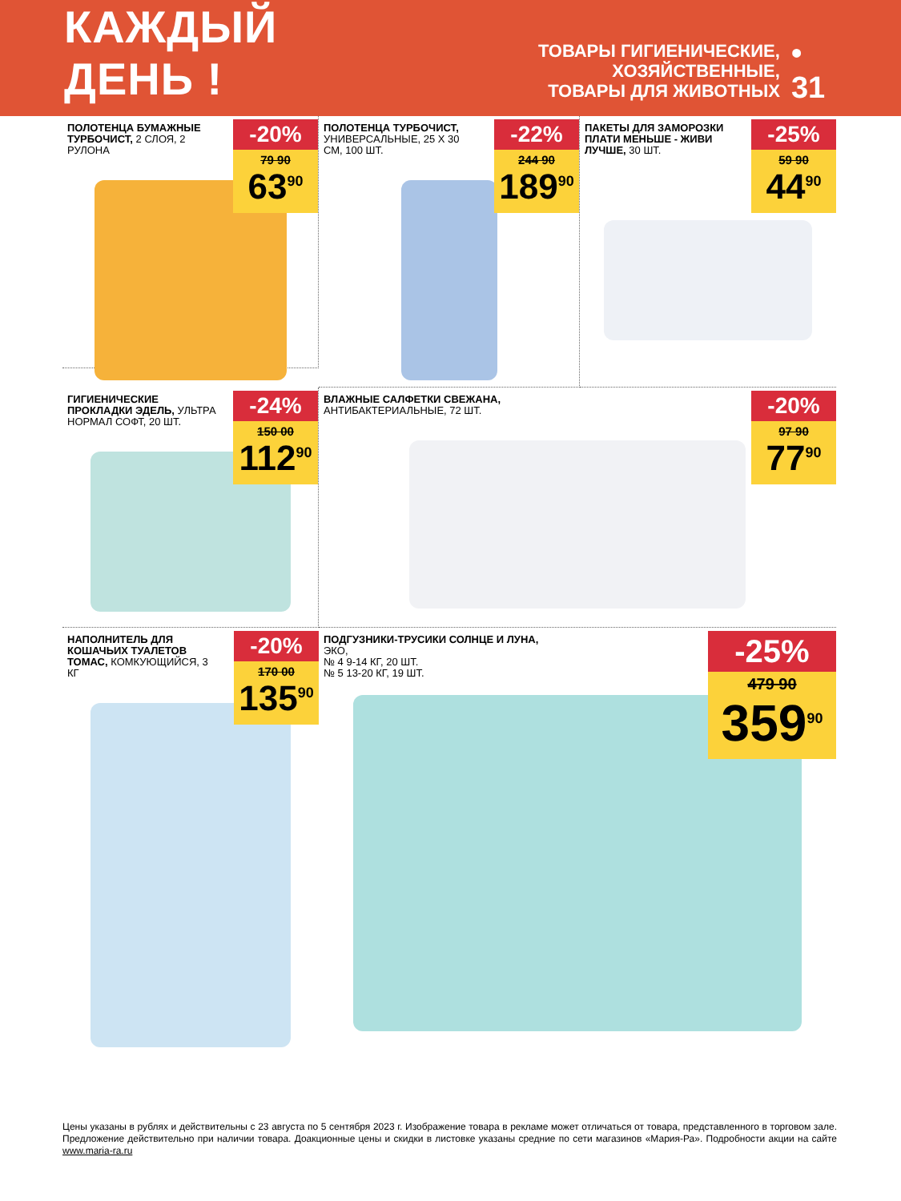КАЖДЫЙ ДЕНЬ !
ТОВАРЫ ГИГИЕНИЧЕСКИЕ, ХОЗЯЙСТВЕННЫЕ,
ТОВАРЫ ДЛЯ ЖИВОТНЫХ
• 31
ПОЛОТЕНЦА БУМАЖНЫЕ ТУРБОЧИСТ, 2 СЛОЯ, 2 РУЛОНА
-20%
79 90
63<sup>90</sup>
ПОЛОТЕНЦА ТУРБОЧИСТ, УНИВЕРСАЛЬНЫЕ, 25 Х 30 СМ, 100 ШТ.
-22%
244 90
189<sup>90</sup>
ПАКЕТЫ ДЛЯ ЗАМОРОЗКИ ПЛАТИ МЕНЬШЕ - ЖИВИ ЛУЧШЕ, 30 ШТ.
-25%
59 90
44<sup>90</sup>
ГИГИЕНИЧЕСКИЕ ПРОКЛАДКИ ЭДЕЛЬ, УЛЬТРА НОРМАЛ СОФТ, 20 ШТ.
-24%
150 00
112<sup>90</sup>
ВЛАЖНЫЕ САЛФЕТКИ СВЕЖАНА, АНТИБАКТЕРИАЛЬНЫЕ, 72 ШТ.
-20%
97 90
77<sup>90</sup>
НАПОЛНИТЕЛЬ ДЛЯ КОШАЧЬИХ ТУАЛЕТОВ ТОМАС, КОМКУЮЩИЙСЯ, 3 КГ
-20%
170 00
135<sup>90</sup>
ПОДГУЗНИКИ-ТРУСИКИ СОЛНЦЕ И ЛУНА, ЭКО,
№ 4 9-14 КГ, 20 ШТ.
№ 5 13-20 КГ, 19 ШТ.
-25%
479 90
359<sup>90</sup>
Цены указаны в рублях и действительны с 23 августа по 5 сентября 2023 г. Изображение товара в рекламе может отличаться от товара, представленного в торговом зале. Предложение действительно при наличии товара. Доакционные цены и скидки в листовке указаны средние по сети магазинов «Мария-Ра». Подробности акции на сайте www.maria-ra.ru